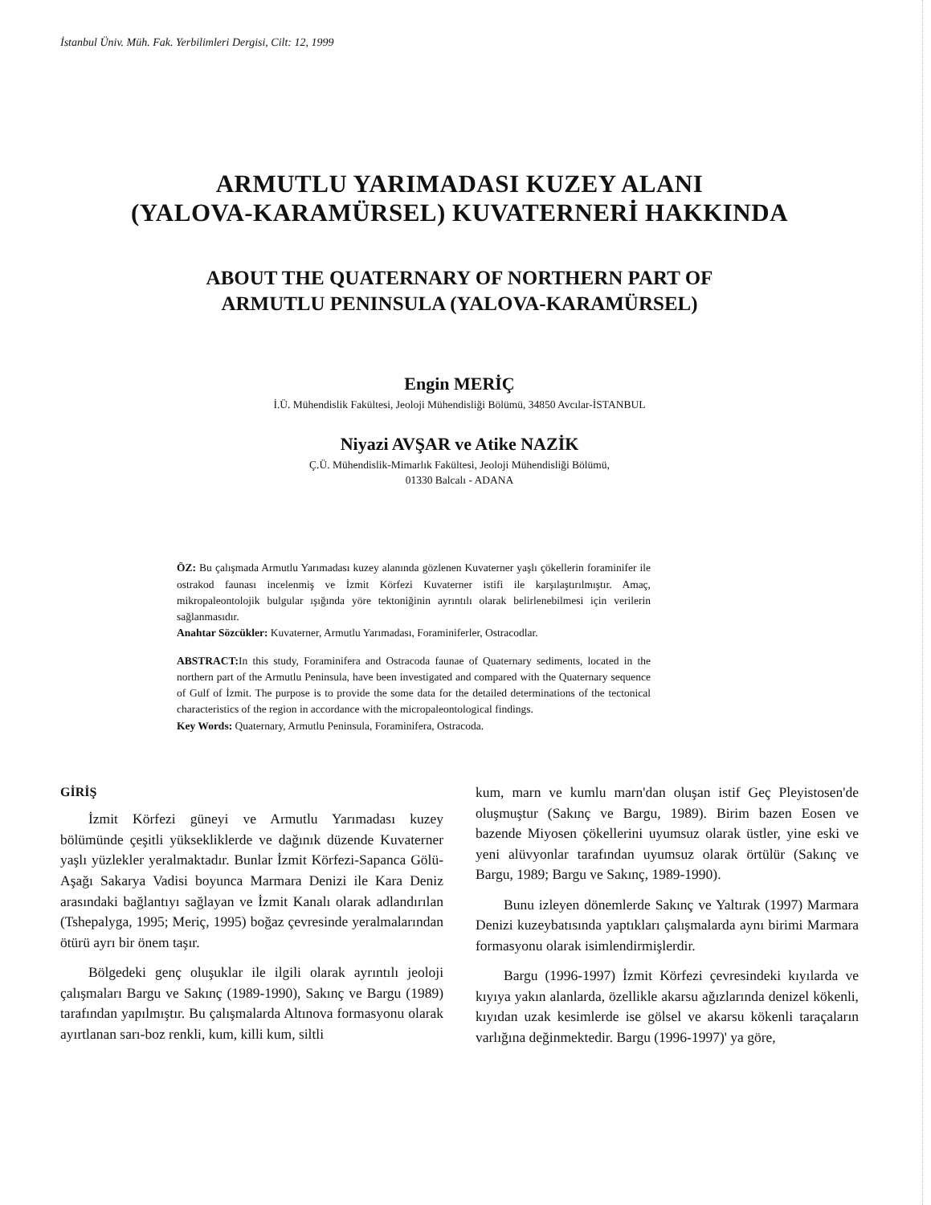İstanbul Üniv. Müh. Fak. Yerbilimleri Dergisi, Cilt: 12, 1999
ARMUTLU YARIMADASI KUZEY ALANI
(YALOVA-KARAMÜRSEL) KUVATERNERİ HAKKINDA
ABOUT THE QUATERNARY OF NORTHERN PART OF
ARMUTLU PENINSULA (YALOVA-KARAMÜRSEL)
Engin MERİÇ
İ.Ü. Mühendislik Fakültesi, Jeoloji Mühendisliği Bölümü, 34850 Avcılar-İSTANBUL
Niyazi AVŞAR ve Atike NAZİK
Ç.Ü. Mühendislik-Mimarlık Fakültesi, Jeoloji Mühendisliği Bölümü,
01330 Balcalı - ADANA
ÖZ: Bu çalışmada Armutlu Yarımadası kuzey alanında gözlenen Kuvaterner yaşlı çökellerin foraminifer ile ostrakod faunası incelenmiş ve İzmit Körfezi Kuvaterner istifi ile karşılaştırılmıştır. Amaç, mikropaleontolojik bulgular ışığında yöre tektoniğinin ayrıntılı olarak belirlenebilmesi için verilerin sağlanmasıdır.
Anahtar Sözcükler: Kuvaterner, Armutlu Yarımadası, Foraminiferler, Ostracodlar.
ABSTRACT: In this study, Foraminifera and Ostracoda faunae of Quaternary sediments, located in the northern part of the Armutlu Peninsula, have been investigated and compared with the Quaternary sequence of Gulf of İzmit. The purpose is to provide the some data for the detailed determinations of the tectonical characteristics of the region in accordance with the micropaleontological findings.
Key Words: Quaternary, Armutlu Peninsula, Foraminifera, Ostracoda.
GİRİŞ
İzmit Körfezi güneyi ve Armutlu Yarımadası kuzey bölümünde çeşitli yüksekliklerde ve dağınık düzende Kuvaterner yaşlı yüzlekler yeralmaktadır. Bunlar İzmit Körfezi-Sapanca Gölü-Aşağı Sakarya Vadisi boyunca Marmara Denizi ile Kara Deniz arasındaki bağlantıyı sağlayan ve İzmit Kanalı olarak adlandırılan (Tshepalyga, 1995; Meriç, 1995) boğaz çevresinde yeralmalarından ötürü ayrı bir önem taşır.
Bölgedeki genç oluşuklar ile ilgili olarak ayrıntılı jeoloji çalışmaları Bargu ve Sakınç (1989-1990), Sakınç ve Bargu (1989) tarafından yapılmıştır. Bu çalışmalarda Altınova formasyonu olarak ayırtlanan sarı-boz renkli, kum, killi kum, siltli
kum, marn ve kumlu marn'dan oluşan istif Geç Pleyistosen'de oluşmuştur (Sakınç ve Bargu, 1989). Birim bazen Eosen ve bazende Miyosen çökellerini uyumsuz olarak üstler, yine eski ve yeni alüvyonlar tarafından uyumsuz olarak örtülür (Sakınç ve Bargu, 1989; Bargu ve Sakınç, 1989-1990).
Bunu izleyen dönemlerde Sakınç ve Yaltırak (1997) Marmara Denizi kuzeybatısında yaptıkları çalışmalarda aynı birimi Marmara formasyonu olarak isimlendirmişlerdir.
Bargu (1996-1997) İzmit Körfezi çevresindeki kıyılarda ve kıyıya yakın alanlarda, özellikle akarsu ağızlarında denizel kökenli, kıyıdan uzak kesimlerde ise gölsel ve akarsu kökenli taraçaların varlığına değinmektedir. Bargu (1996-1997)' ya göre,